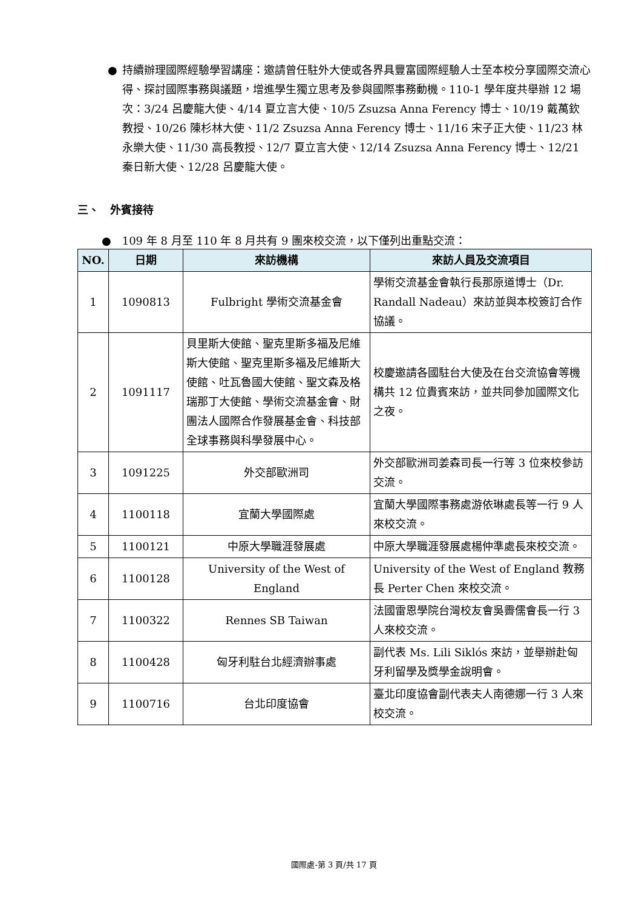● 持續辦理國際經驗學習講座：邀請曾任駐外大使或各界具豐富國際經驗人士至本校分享國際交流心得、探討國際事務與議題，增進學生獨立思考及參與國際事務動機。110-1 學年度共舉辦 12 場次：3/24 呂慶龍大使、4/14 夏立言大使、10/5 Zsuzsa Anna Ferency 博士、10/19 戴萬欽教授、10/26 陳杉林大使、11/2 Zsuzsa Anna Ferency 博士、11/16 宋子正大使、11/23 林永樂大使、11/30 高長教授、12/7 夏立言大使、12/14 Zsuzsa Anna Ferency 博士、12/21 秦日新大使、12/28 呂慶龍大使。
三、　外賓接待
●　109 年 8 月至 110 年 8 月共有 9 團來校交流，以下僅列出重點交流：
| NO. | 日期 | 來訪機構 | 來訪人員及交流項目 |
| --- | --- | --- | --- |
| 1 | 1090813 | Fulbright 學術交流基金會 | 學術交流基金會執行長那原道博士（Dr. Randall Nadeau）來訪並與本校簽訂合作協議。 |
| 2 | 1091117 | 貝里斯大使館、聖克里斯多福及尼維斯大使館、聖克里斯多福及尼維斯大使館、吐瓦魯國大使館、聖文森及格瑞那丁大使館、學術交流基金會、財團法人國際合作發展基金會、科技部全球事務與科學發展中心。 | 校慶邀請各國駐台大使及在台交流協會等機構共 12 位貴賓來訪，並共同參加國際文化之夜。 |
| 3 | 1091225 | 外交部歐洲司 | 外交部歐洲司姜森司長一行等 3 位來校參訪交流。 |
| 4 | 1100118 | 宜蘭大學國際處 | 宜蘭大學國際事務處游依琳處長等一行 9 人來校交流。 |
| 5 | 1100121 | 中原大學職涯發展處 | 中原大學職涯發展處楊仲準處長來校交流。 |
| 6 | 1100128 | University of the West of England | University of the West of England 教務長 Perter Chen 來校交流。 |
| 7 | 1100322 | Rennes SB Taiwan | 法國雷恩學院台灣校友會吳霽儒會長一行 3 人來校交流。 |
| 8 | 1100428 | 匈牙利駐台北經濟辦事處 | 副代表 Ms. Lili Siklós 來訪，並舉辦赴匈牙利留學及獎學金說明會。 |
| 9 | 1100716 | 台北印度協會 | 臺北印度協會副代表夫人南德娜一行 3 人來校交流。 |
國際處-第 3 頁/共 17 頁